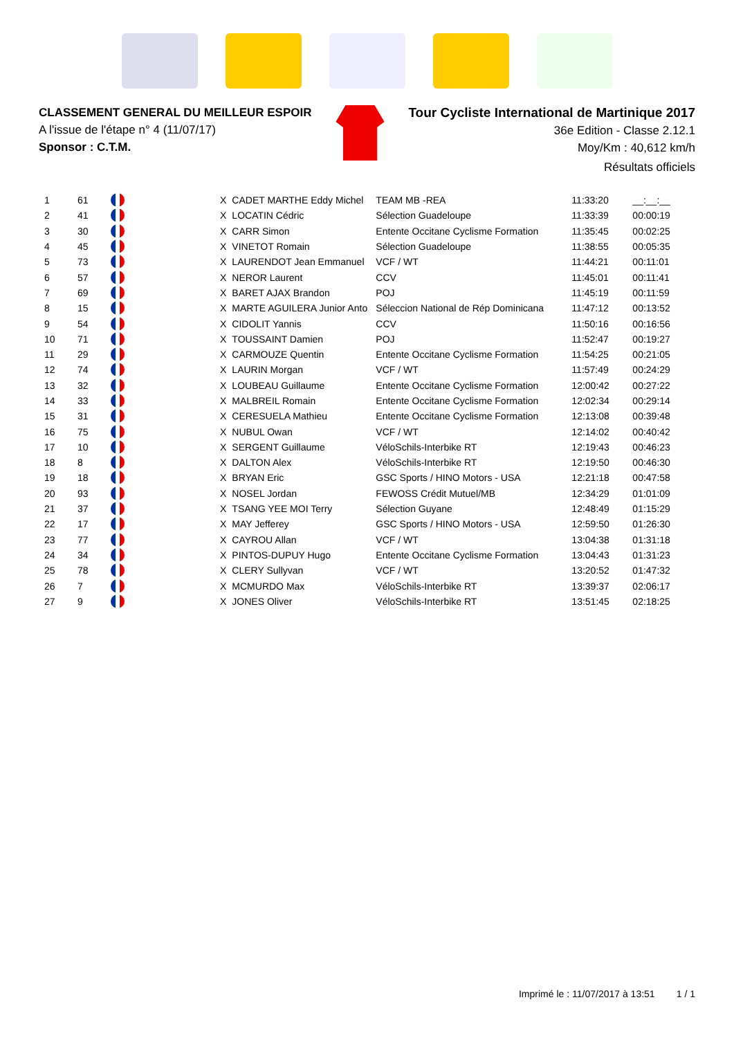CLASSEMENT GENERAL DU MEILLEUR ESPOIR
A l'issue de l'étape n° 4 (11/07/17)
Sponsor : C.T.M.
Tour Cycliste International de Martinique 2017
36e Edition - Classe 2.12.1
Moy/Km : 40,612 km/h
Résultats officiels
| 1 | 61 | | X | CADET MARTHE Eddy Michel | TEAM MB -REA | 11:33:20 | __:__:__ |
| 2 | 41 | | X | LOCATIN Cédric | Sélection Guadeloupe | 11:33:39 | 00:00:19 |
| 3 | 30 | | X | CARR Simon | Entente Occitane Cyclisme Formation | 11:35:45 | 00:02:25 |
| 4 | 45 | | X | VINETOT Romain | Sélection Guadeloupe | 11:38:55 | 00:05:35 |
| 5 | 73 | | X | LAURENDOT Jean Emmanuel | VCF / WT | 11:44:21 | 00:11:01 |
| 6 | 57 | | X | NEROR Laurent | CCV | 11:45:01 | 00:11:41 |
| 7 | 69 | | X | BARET AJAX Brandon | POJ | 11:45:19 | 00:11:59 |
| 8 | 15 | | X | MARTE AGUILERA Junior Anto | Séleccion National de Rép Dominicana | 11:47:12 | 00:13:52 |
| 9 | 54 | | X | CIDOLIT Yannis | CCV | 11:50:16 | 00:16:56 |
| 10 | 71 | | X | TOUSSAINT Damien | POJ | 11:52:47 | 00:19:27 |
| 11 | 29 | | X | CARMOUZE Quentin | Entente Occitane Cyclisme Formation | 11:54:25 | 00:21:05 |
| 12 | 74 | | X | LAURIN Morgan | VCF / WT | 11:57:49 | 00:24:29 |
| 13 | 32 | | X | LOUBEAU Guillaume | Entente Occitane Cyclisme Formation | 12:00:42 | 00:27:22 |
| 14 | 33 | | X | MALBREIL Romain | Entente Occitane Cyclisme Formation | 12:02:34 | 00:29:14 |
| 15 | 31 | | X | CERESUELA Mathieu | Entente Occitane Cyclisme Formation | 12:13:08 | 00:39:48 |
| 16 | 75 | | X | NUBUL Owan | VCF / WT | 12:14:02 | 00:40:42 |
| 17 | 10 | | X | SERGENT Guillaume | VéloSchils-Interbike RT | 12:19:43 | 00:46:23 |
| 18 | 8 | | X | DALTON Alex | VéloSchils-Interbike RT | 12:19:50 | 00:46:30 |
| 19 | 18 | | X | BRYAN Eric | GSC Sports / HINO Motors - USA | 12:21:18 | 00:47:58 |
| 20 | 93 | | X | NOSEL Jordan | FEWOSS Crédit Mutuel/MB | 12:34:29 | 01:01:09 |
| 21 | 37 | | X | TSANG YEE MOI Terry | Sélection Guyane | 12:48:49 | 01:15:29 |
| 22 | 17 | | X | MAY Jefferey | GSC Sports / HINO Motors - USA | 12:59:50 | 01:26:30 |
| 23 | 77 | | X | CAYROU Allan | VCF / WT | 13:04:38 | 01:31:18 |
| 24 | 34 | | X | PINTOS-DUPUY Hugo | Entente Occitane Cyclisme Formation | 13:04:43 | 01:31:23 |
| 25 | 78 | | X | CLERY Sullyvan | VCF / WT | 13:20:52 | 01:47:32 |
| 26 | 7 | | X | MCMURDO Max | VéloSchils-Interbike RT | 13:39:37 | 02:06:17 |
| 27 | 9 | | X | JONES Oliver | VéloSchils-Interbike RT | 13:51:45 | 02:18:25 |
Imprimé le : 11/07/2017 à 13:51 1 / 1